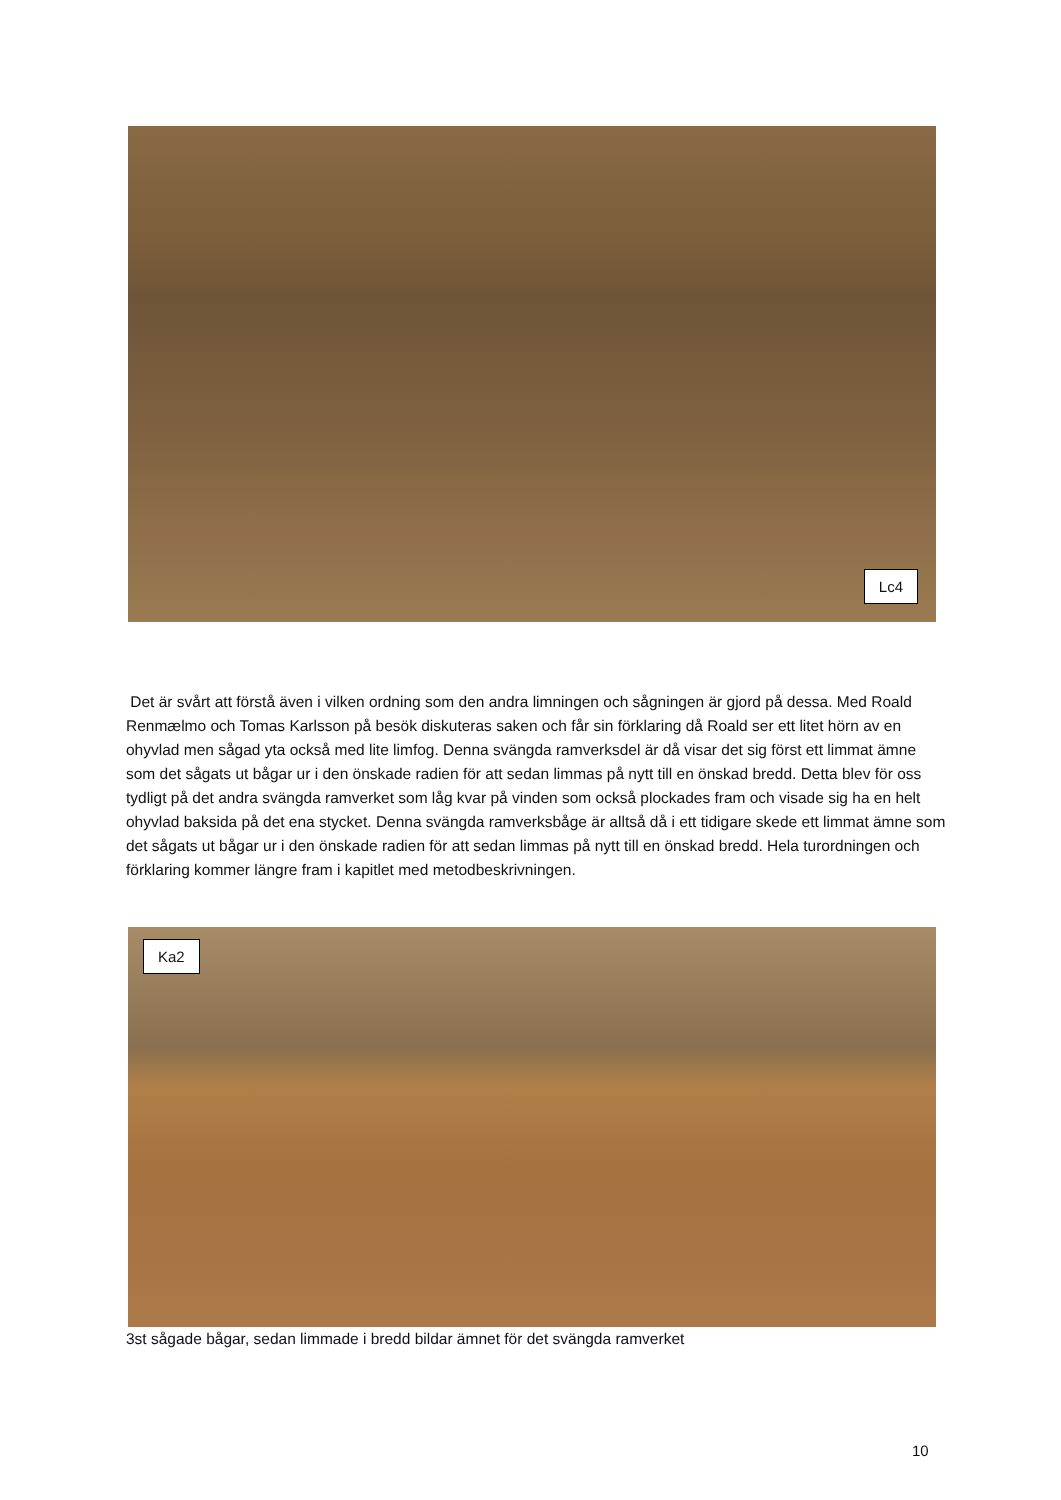Lc4
Det är svårt att förstå även i vilken ordning som den andra limningen och sågningen är gjord på dessa. Med Roald Renmælmo och Tomas Karlsson på besök diskuteras saken och får sin förklaring då Roald ser ett litet hörn av en ohyvlad men sågad yta också med lite limfog. Denna svängda ramverksdel är då visar det sig först ett limmat ämne som det sågats ut bågar ur i den önskade radien för att sedan limmas på nytt till en önskad bredd. Detta blev för oss tydligt på det andra svängda ramverket som låg kvar på vinden som också plockades fram och visade sig ha en helt ohyvlad baksida på det ena stycket. Denna svängda ramverksbåge är alltså då i ett tidigare skede ett limmat ämne som det sågats ut bågar ur i den önskade radien för att sedan limmas på nytt till en önskad bredd. Hela turordningen och förklaring kommer längre fram i kapitlet med metodbeskrivningen.
Ka2
3st sågade bågar, sedan limmade i bredd bildar ämnet för det svängda ramverket
10